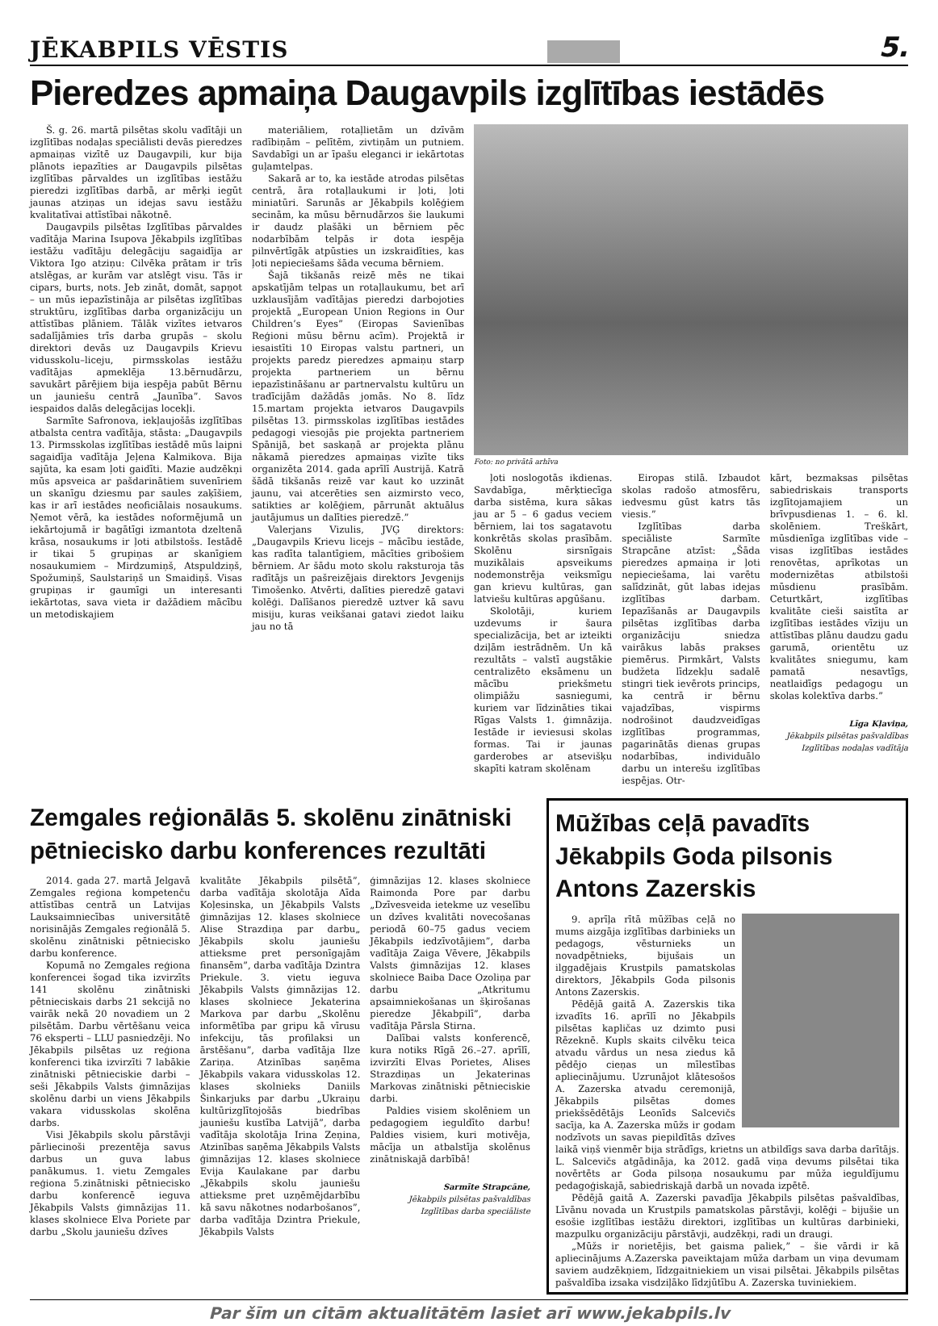JĒKABPILS VĒSTIS
5.
Pieredzes apmaiņa Daugavpils izglītības iestādēs
Š. g. 26. martā pilsētas skolu vadītāji un izglītības nodaļas speciālisti devās pieredzes apmaiņas vizītē uz Daugavpili, kur bija plānots iepazīties ar Daugavpils pilsētas izglītības pārvaldes un izglītības iestāžu pieredzi izglītības darbā, ar mērķi iegūt jaunas atziņas un idejas savu iestāžu kvalitatīvai attīstībai nākotnē.
Daugavpils pilsētas Izglītības pārvaldes vadītāja Marina Isupova Jēkabpils izglītības iestāžu vadītāju delegāciju sagaidīja ar Viktora Igo atziņu: Cilvēka prātam ir trīs atslēgas, ar kurām var atslēgt visu. Tās ir cipars, burts, nots. Jeb zināt, domāt, sapņot – un mūs iepazīstināja ar pilsētas izglītības struktūru, izglītības darba organizāciju un attīstības plāniem. Tālāk vizītes ietvaros sadalījāmies trīs darba grupās – skolu direktori devās uz Daugavpils Krievu vidusskolu–liceju, pirmsskolas iestāžu vadītājas apmeklēja 13.bērnudārzu, savukārt pārējiem bija iespēja pabūt Bērnu un jauniešu centrā „Jaunība”. Savos iespaidos dalās delegācijas locekļi.
Sarmīte Safronova, iekļaujošās izglītības atbalsta centra vadītāja, stāsta: „Daugavpils 13. Pirmsskolas izglītības iestādē mūs laipni sagaidīja vadītāja Jeļena Kalmikova. Bija sajūta, ka esam ļoti gaidīti. Mazie audzēkņi mūs apsveica ar pašdarinātiem suvenīriem un skanīgu dziesmu par saules zaķīšiem, kas ir arī iestādes neoficiālais nosaukums. Ņemot vērā, ka iestādes noformējumā un iekārtojumā ir bagātīgi izmantota dzeltenā krāsa, nosaukums ir ļoti atbilstošs. Iestādē ir tikai 5 grupiņas ar skanīgiem nosaukumiem – Mirdzumiņš, Atspuldziņš, Spožumiņš, Saulstariņš un Smaidiņš. Visas grupiņas ir gaumīgi un interesanti iekārtotas, sava vieta ir dažādiem mācību un metodiskajiem
materiāliem, rotaļlietām un dzīvām radībiņām – pelītēm, zivtiņām un putniem. Savdabīgi un ar īpašu eleganci ir iekārtotas guļamtelpas.
Sakarā ar to, ka iestāde atrodas pilsētas centrā, āra rotaļlaukumi ir ļoti, ļoti miniatūri. Sarunās ar Jēkabpils kolēģiem secinām, ka mūsu bērnudārzos šie laukumi ir daudz plašāki un bērniem pēc nodarbībām telpās ir dota iespēja pilnvērtīgāk atpūsties un izskraidīties, kas ļoti nepieciešams šāda vecuma bērniem.
Šajā tikšanās reizē mēs ne tikai apskatījām telpas un rotaļlaukumu, bet arī uzklausījām vadītājas pieredzi darbojoties projektā „European Union Regions in Our Children’s Eyes” (Eiropas Savienības Reģioni mūsu bērnu acīm). Projektā ir iesaistīti 10 Eiropas valstu partneri, un projekts paredz pieredzes apmaiņu starp projekta partneriem un bērnu iepazīstināšanu ar partnervalstu kultūru un tradīcijām dažādās jomās. No 8. līdz 15.martam projekta ietvaros Daugavpils pilsētas 13. pirmsskolas izglītības iestādes pedagogi viesojās pie projekta partneriem Spānijā, bet saskaņā ar projekta plānu nākamā pieredzes apmaiņas vizīte tiks organizēta 2014. gada aprīlī Austrijā. Katrā šādā tikšanās reizē var kaut ko uzzināt jaunu, vai atcerēties sen aizmirsto veco, satikties ar kolēģiem, pārrunāt aktuālus jautājumus un dalīties pieredzē.”
Valerjans Vizulis, JVĢ direktors: „Daugavpils Krievu licejs – mācību iestāde, kas radīta talantīgiem, mācīties gribošiem bērniem. Ar šādu moto skolu raksturoja tās radītājs un pašreizējais direktors Jevgenijs Timošenko. Atvērti, dalīties pieredzē gatavi kolēģi. Dalīšanos pieredzē uztver kā savu misiju, kuras veikšanai gatavi ziedot laiku jau no tā
Foto: no privātā arhīva
ļoti noslogotās ikdienas. Savdabīga, mērķtiecīga darba sistēma, kura sākas jau ar 5 – 6 gadus veciem bērniem, lai tos sagatavotu konkrētās skolas prasībām. Skolēnu sirsnīgais muzikālais apsveikums nodemonstrēja veiksmīgu gan krievu kultūras, gan latviešu kultūras apgūšanu.
Skolotāji, kuriem uzdevums ir šaura specializācija, bet ar izteikti dziļām iestrādnēm. Un kā rezultāts – valstī augstākie centralizēto eksāmenu un mācību priekšmetu olimpiāžu sasniegumi, kuriem var līdzināties tikai Rīgas Valsts 1. ģimnāzija. Iestāde ir ieviesusi skolas formas. Tai ir jaunas garderobes ar atsevišķu skapīti katram skolēnam
Eiropas stilā. Izbaudot skolas radošo atmosfēru, iedvesmu gūst katrs tās viesis.”
Izglītības darba speciāliste Sarmīte Strapcāne atzīst: „Šāda pieredzes apmaiņa ir ļoti nepieciešama, lai varētu salīdzināt, gūt labas idejas izglītības darbam. Iepazīšanās ar Daugavpils pilsētas izglītības darba organizāciju sniedza vairākus labās prakses piemērus. Pirmkārt, Valsts budžeta līdzekļu sadalē stingri tiek ievērots princips, ka centrā ir bērnu vajadzības, vispirms nodrošinot daudzveidīgas izglītības programmas, pagarinātās dienas grupas nodarbības, individuālo darbu un interešu izglītības iespējas. Otr-
kārt, bezmaksas pilsētas sabiedriskais transports izglītojamajiem un brīvpusdienas 1. – 6. kl. skolēniem. Treškārt, mūsdienīga izglītības vide – visas izglītības iestādes renovētas, aprīkotas un modernizētas atbilstoši mūsdienu prasībām. Ceturtkārt, izglītības kvalitāte cieši saistīta ar izglītības iestādes vīziju un attīstības plānu daudzu gadu garumā, orientētu uz kvalitātes sniegumu, kam pamatā nesavtīgs, neatlaidīgs pedagogu un skolas kolektīva darbs.”
Līga Kļaviņa,
Jēkabpils pilsētas pašvaldības
Izglītības nodaļas vadītāja
Zemgales reģionālās 5. skolēnu zinātniski pētniecisko darbu konferences rezultāti
2014. gada 27. martā Jelgavā Zemgales reģiona kompetenču attīstības centrā un Latvijas Lauksaimniecības universitātē norisinājās Zemgales reģionālā 5. skolēnu zinātniski pētniecisko darbu konference.
Kopumā no Zemgales reģiona konferencei šogad tika izvirzīts 141 skolēnu zinātniski pētnieciskais darbs 21 sekcijā no vairāk nekā 20 novadiem un 2 pilsētām. Darbu vērtēšanu veica 76 eksperti – LLU pasniedzēji. No Jēkabpils pilsētas uz reģiona konferenci tika izvirzīti 7 labākie zinātniski pētnieciskie darbi – seši Jēkabpils Valsts ģimnāzijas skolēnu darbi un viens Jēkabpils vakara vidusskolas skolēna darbs.
Visi Jēkabpils skolu pārstāvji pārliecinoši prezentēja savus darbus un guva labus panākumus. 1. vietu Zemgales reģiona 5.zinātniski pētniecisko darbu konferencē ieguva Jēkabpils Valsts ģimnāzijas 11. klases skolniece Elva Poriete par darbu „Skolu jauniešu dzīves
kvalitāte Jēkabpils pilsētā”, darba vadītāja skolotāja Aīda Koļesinska, un Jēkabpils Valsts ģimnāzijas 12. klases skolniece Alise Strazdiņa par darbu„ Jēkabpils skolu jauniešu attieksme pret personīgajām finansēm”, darba vadītāja Dzintra Priekule. 3. vietu ieguva Jēkabpils Valsts ģimnāzijas 12. klases skolniece Jekaterina Markova par darbu „Skolēnu informētība par gripu kā vīrusu infekciju, tās profilaksi un ārstēšanu”, darba vadītāja Ilze Zariņa. Atzinības saņēma Jēkabpils vakara vidusskolas 12. klases skolnieks Daniils Šinkarjuks par darbu „Ukraiņu kultūrizglītojošās biedrības jauniešu kustība Latvijā”, darba vadītāja skolotāja Irina Zeņina, Atzinības saņēma Jēkabpils Valsts ģimnāzijas 12. klases skolniece Evija Kaulakane par darbu „Jēkabpils skolu jauniešu attieksme pret uzņēmējdarbību kā savu nākotnes nodarbošanos”, darba vadītāja Dzintra Priekule, Jēkabpils Valsts
ģimnāzijas 12. klases skolniece Raimonda Pore par darbu „Dzīvesveida ietekme uz veselību un dzīves kvalitāti novecošanas periodā 60–75 gadus veciem Jēkabpils iedzīvotājiem”, darba vadītāja Zaiga Vēvere, Jēkabpils Valsts ģimnāzijas 12. klases skolniece Baiba Dace Ozoliņa par darbu „Atkritumu apsaimniekošanas un šķirošanas pieredze Jēkabpilī”, darba vadītāja Pārsla Stirna.
Dalībai valsts konferencē, kura notiks Rīgā 26.–27. aprīlī, izvirzīti Elvas Porietes, Alises Strazdiņas un Jekaterinas Markovas zinātniski pētnieciskie darbi.
Paldies visiem skolēniem un pedagogiem ieguldīto darbu! Paldies visiem, kuri motivēja, mācīja un atbalstīja skolēnus zinātniskajā darbībā!
Sarmīte Strapcāne,
Jēkabpils pilsētas pašvaldības
Izglītības darba speciāliste
Mūžības ceļā pavadīts Jēkabpils Goda pilsonis Antons Zazerskis
9. aprīļa rītā mūžības ceļā no mums aizgāja izglītības darbinieks un pedagogs, vēsturnieks un novadpētnieks, bijušais un ilggadējais Krustpils pamatskolas direktors, Jēkabpils Goda pilsonis Antons Zazerskis.
Pēdējā gaitā A. Zazerskis tika izvadīts 16. aprīlī no Jēkabpils pilsētas kapličas uz dzimto pusi Rēzeknē. Kupls skaits cilvēku teica atvadu vārdus un nesa ziedus kā pēdējo cieņas un mīlestības apliecinājumu. Uzrunājot klātesošos A. Zazerska atvadu ceremonijā, Jēkabpils pilsētas domes priekšsēdētājs Leonīds Salcevičs sacīja, ka A. Zazerska mūžs ir godam nodzīvots un savas piepildītās dzīves laikā viņš vienmēr bija strādīgs, krietns un atbildīgs sava darba darītājs. L. Salcevičs atgādināja, ka 2012. gadā viņa devums pilsētai tika novērtēts ar Goda pilsoņa nosaukumu par mūža ieguldījumu pedagoģiskajā, sabiedriskajā darbā un novada izpētē.
Pēdējā gaitā A. Zazerski pavadīja Jēkabpils pilsētas pašvaldības, Līvānu novada un Krustpils pamatskolas pārstāvji, kolēģi – bijušie un esošie izglītības iestāžu direktori, izglītības un kultūras darbinieki, mazpulku organizāciju pārstāvji, audzēkņi, radi un draugi.
„Mūžs ir norietējis, bet gaisma paliek,” – šie vārdi ir kā apliecinājums A.Zazerska paveiktajam mūža darbam un viņa devumam saviem audzēkņiem, līdzgaitniekiem un visai pilsētai. Jēkabpils pilsētas pašvaldība izsaka visdziļāko līdzjūtību A. Zazerska tuviniekiem.
Par šīm un citām aktualitātēm lasiet arī www.jekabpils.lv